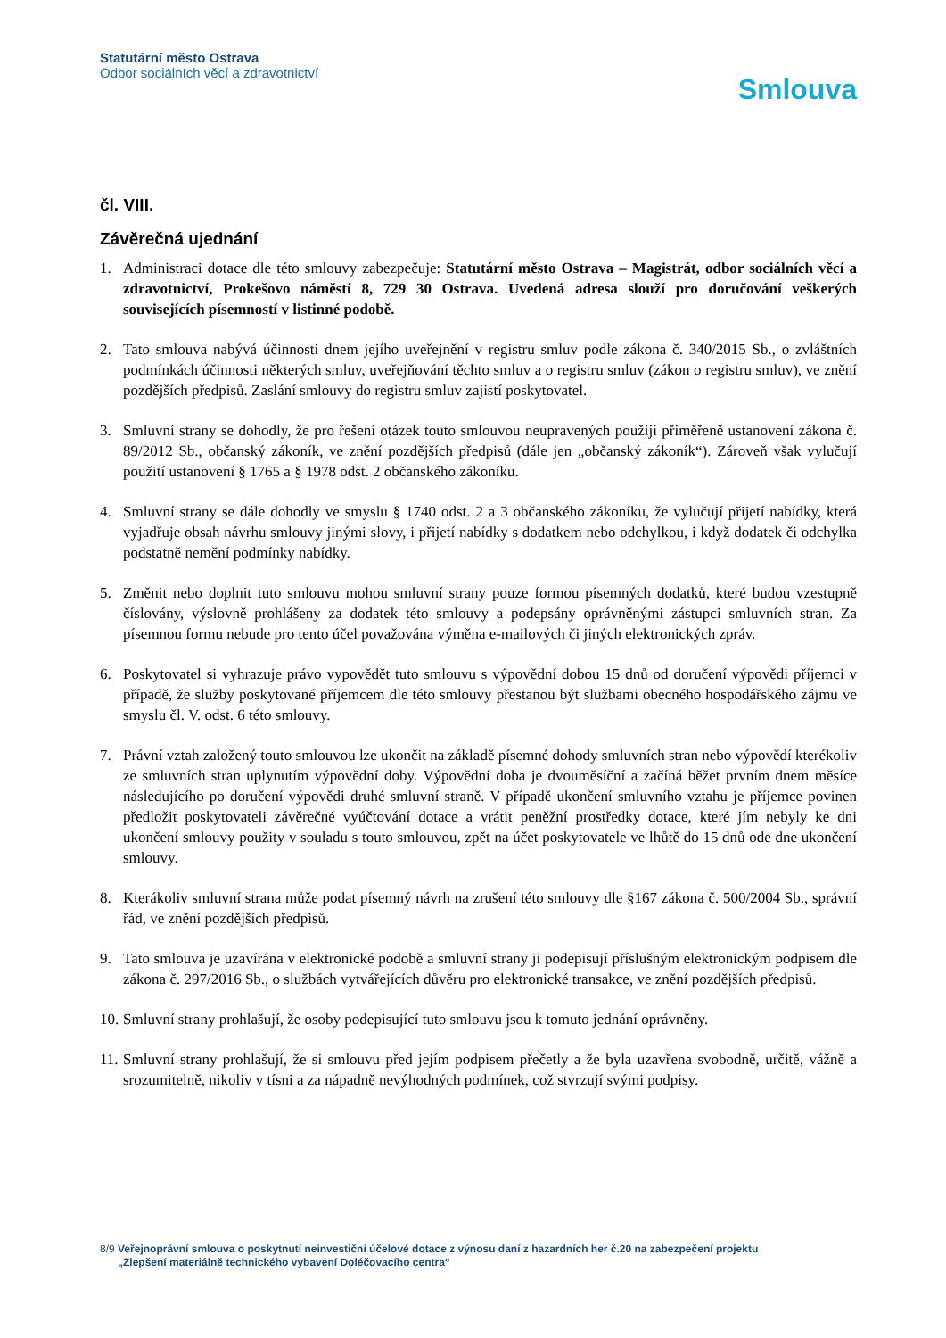Statutární město Ostrava
Odbor sociálních věcí a zdravotnictví
Smlouva
čl. VIII.
Závěrečná ujednání
1. Administraci dotace dle této smlouvy zabezpečuje: Statutární město Ostrava – Magistrát, odbor sociálních věcí a zdravotnictví, Prokešovo náměstí 8, 729 30 Ostrava. Uvedená adresa slouží pro doručování veškerých souvisejících písemností v listinné podobě.
2. Tato smlouva nabývá účinnosti dnem jejího uveřejnění v registru smluv podle zákona č. 340/2015 Sb., o zvláštních podmínkách účinnosti některých smluv, uveřejňování těchto smluv a o registru smluv (zákon o registru smluv), ve znění pozdějších předpisů. Zaslání smlouvy do registru smluv zajistí poskytovatel.
3. Smluvní strany se dohodly, že pro řešení otázek touto smlouvou neupravených použijí přiměřeně ustanovení zákona č. 89/2012 Sb., občanský zákoník, ve znění pozdějších předpisů (dále jen „občanský zákoník“). Zároveň však vylučují použití ustanovení § 1765 a § 1978 odst. 2 občanského zákoníku.
4. Smluvní strany se dále dohodly ve smyslu § 1740 odst. 2 a 3 občanského zákoníku, že vylučují přijetí nabídky, která vyjadřuje obsah návrhu smlouvy jinými slovy, i přijetí nabídky s dodatkem nebo odchylkou, i když dodatek či odchylka podstatně nemění podmínky nabídky.
5. Změnit nebo doplnit tuto smlouvu mohou smluvní strany pouze formou písemných dodatků, které budou vzestupně číslovány, výslovně prohlášeny za dodatek této smlouvy a podepsány oprávněnými zástupci smluvních stran. Za písemnou formu nebude pro tento účel považována výměna e-mailových či jiných elektronických zpráv.
6. Poskytovatel si vyhrazuje právo vypovědět tuto smlouvu s výpovědní dobou 15 dnů od doručení výpovědi příjemci v případě, že služby poskytované příjemcem dle této smlouvy přestanou být službami obecného hospodářského zájmu ve smyslu čl. V. odst. 6 této smlouvy.
7. Právní vztah založený touto smlouvou lze ukončit na základě písemné dohody smluvních stran nebo výpovědí kterékoliv ze smluvních stran uplynutím výpovědní doby. Výpovědní doba je dvouměsíční a začíná běžet prvním dnem měsíce následujícího po doručení výpovědi druhé smluvní straně. V případě ukončení smluvního vztahu je příjemce povinen předložit poskytovateli závěrečné vyúčtování dotace a vrátit peněžní prostředky dotace, které jím nebyly ke dni ukončení smlouvy použity v souladu s touto smlouvou, zpět na účet poskytovatele ve lhůtě do 15 dnů ode dne ukončení smlouvy.
8. Kterákoliv smluvní strana může podat písemný návrh na zrušení této smlouvy dle §167 zákona č. 500/2004 Sb., správní řád, ve znění pozdějších předpisů.
9. Tato smlouva je uzavírána v elektronické podobě a smluvní strany ji podepisují příslušným elektronickým podpisem dle zákona č. 297/2016 Sb., o službách vytvářejících důvěru pro elektronické transakce, ve znění pozdějších předpisů.
10.
Smluvní strany prohlašují, že osoby podepisující tuto smlouvu jsou k tomuto jednání oprávněny.
11.
Smluvní strany prohlašují, že si smlouvu před jejím podpisem přečetly a že byla uzavřena svobodně, určitě, vážně a srozumitelně, nikoliv v tísni a za nápadně nevýhodných podmínek, což stvrzují svými podpisy.
8/9 Veřejnoprávní smlouva o poskytnutí neinvestiční účelové dotace z výnosu daní z hazardních her č.20 na zabezpečení projektu
„Zlepšení materiálně technického vybavení Doléčovacího centra“